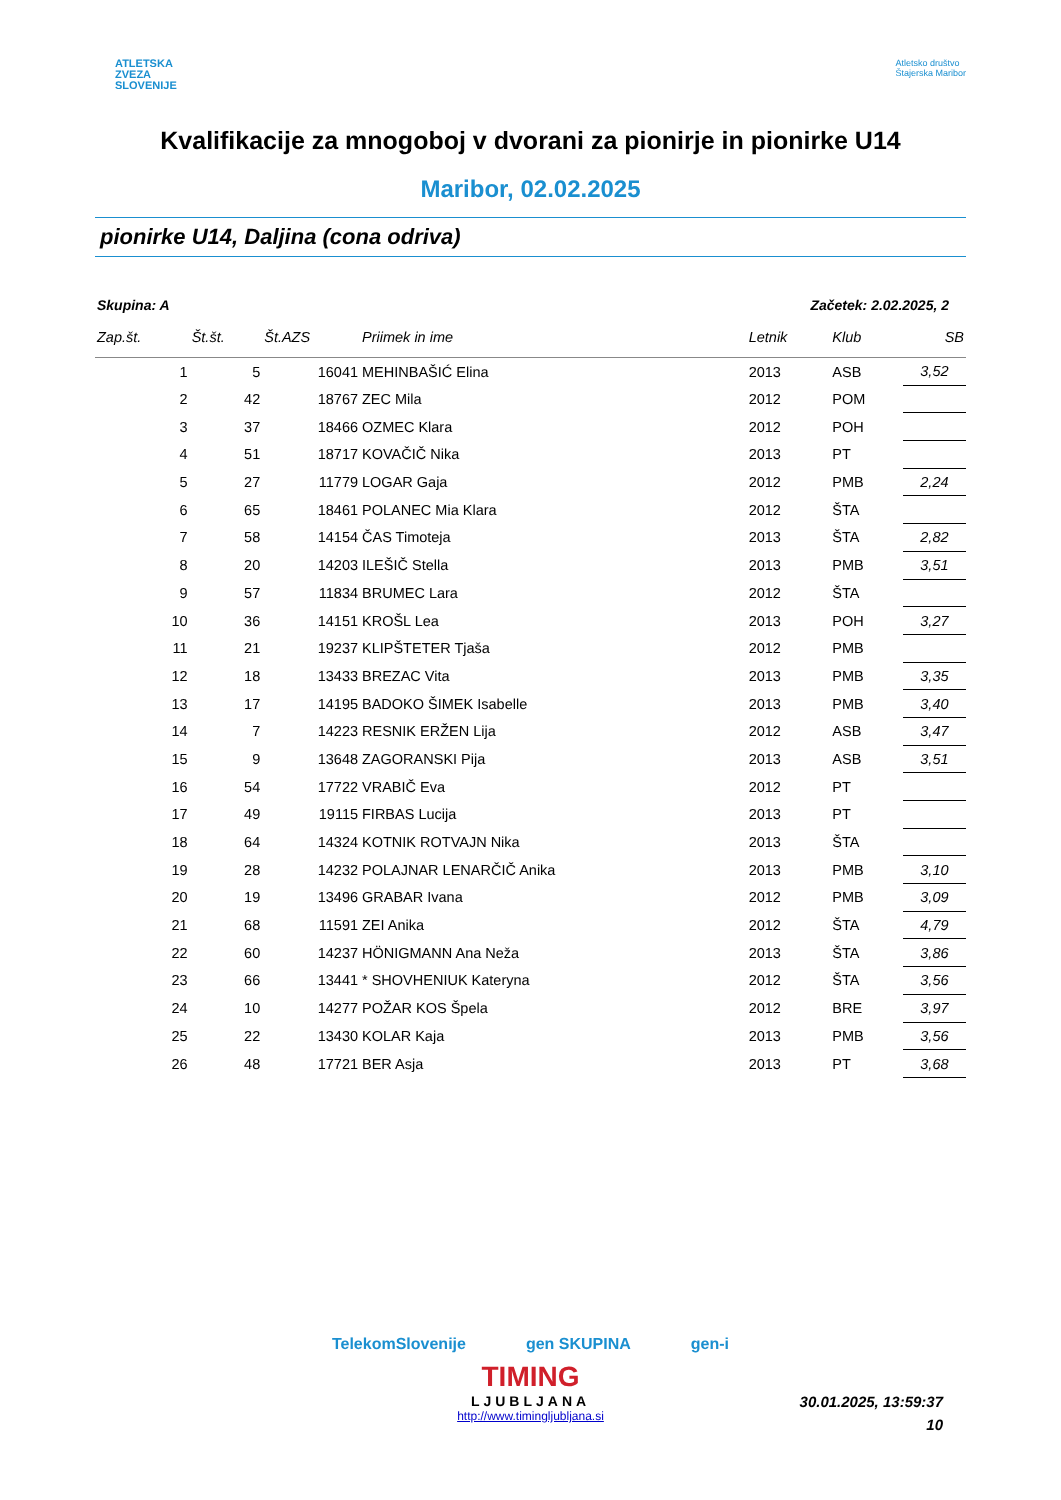ATLETSKA
ZVEZA
SLOVENIJE
Atletsko društvo
Štajerska Maribor
Kvalifikacije za mnogoboj v dvorani za pionirje in pionirke U14
Maribor, 02.02.2025
pionirke U14, Daljina (cona odriva)
Skupina: A Začetek: 2.02.2025, 2
| Zap.št. | Št.št. | Št.AZS | Priimek in ime | Letnik | Klub | SB |
| --- | --- | --- | --- | --- | --- | --- |
| 1 | 5 | 16041 | MEHINBAŠIĆ Elina | 2013 | ASB | 3,52 |
| 2 | 42 | 18767 | ZEC Mila | 2012 | POM | |
| 3 | 37 | 18466 | OZMEC Klara | 2012 | POH | |
| 4 | 51 | 18717 | KOVAČIČ Nika | 2013 | PT | |
| 5 | 27 | 11779 | LOGAR Gaja | 2012 | PMB | 2,24 |
| 6 | 65 | 18461 | POLANEC Mia Klara | 2012 | ŠTA | |
| 7 | 58 | 14154 | ČAS Timoteja | 2013 | ŠTA | 2,82 |
| 8 | 20 | 14203 | ILEŠIČ Stella | 2013 | PMB | 3,51 |
| 9 | 57 | 11834 | BRUMEC Lara | 2012 | ŠTA | |
| 10 | 36 | 14151 | KROŠL Lea | 2013 | POH | 3,27 |
| 11 | 21 | 19237 | KLIPŠTETER Tjaša | 2012 | PMB | |
| 12 | 18 | 13433 | BREZAC Vita | 2013 | PMB | 3,35 |
| 13 | 17 | 14195 | BADOKO ŠIMEK Isabelle | 2013 | PMB | 3,40 |
| 14 | 7 | 14223 | RESNIK ERŽEN Lija | 2012 | ASB | 3,47 |
| 15 | 9 | 13648 | ZAGORANSKI Pija | 2013 | ASB | 3,51 |
| 16 | 54 | 17722 | VRABIČ Eva | 2012 | PT | |
| 17 | 49 | 19115 | FIRBAS Lucija | 2013 | PT | |
| 18 | 64 | 14324 | KOTNIK ROTVAJN Nika | 2013 | ŠTA | |
| 19 | 28 | 14232 | POLAJNAR LENARČIČ Anika | 2013 | PMB | 3,10 |
| 20 | 19 | 13496 | GRABAR Ivana | 2012 | PMB | 3,09 |
| 21 | 68 | 11591 | ZEI Anika | 2012 | ŠTA | 4,79 |
| 22 | 60 | 14237 | HÖNIGMANN Ana Neža | 2013 | ŠTA | 3,86 |
| 23 | 66 | 13441 | * SHOVHENIUK Kateryna | 2012 | ŠTA | 3,56 |
| 24 | 10 | 14277 | POŽAR KOS Špela | 2012 | BRE | 3,97 |
| 25 | 22 | 13430 | KOLAR Kaja | 2013 | PMB | 3,56 |
| 26 | 48 | 17721 | BER Asja | 2013 | PT | 3,68 |
TelekomSlovenije gen SKUPINA gen-i
TIMING
LJUBLJANA
http://www.timingljubljana.si
30.01.2025, 13:59:37
10